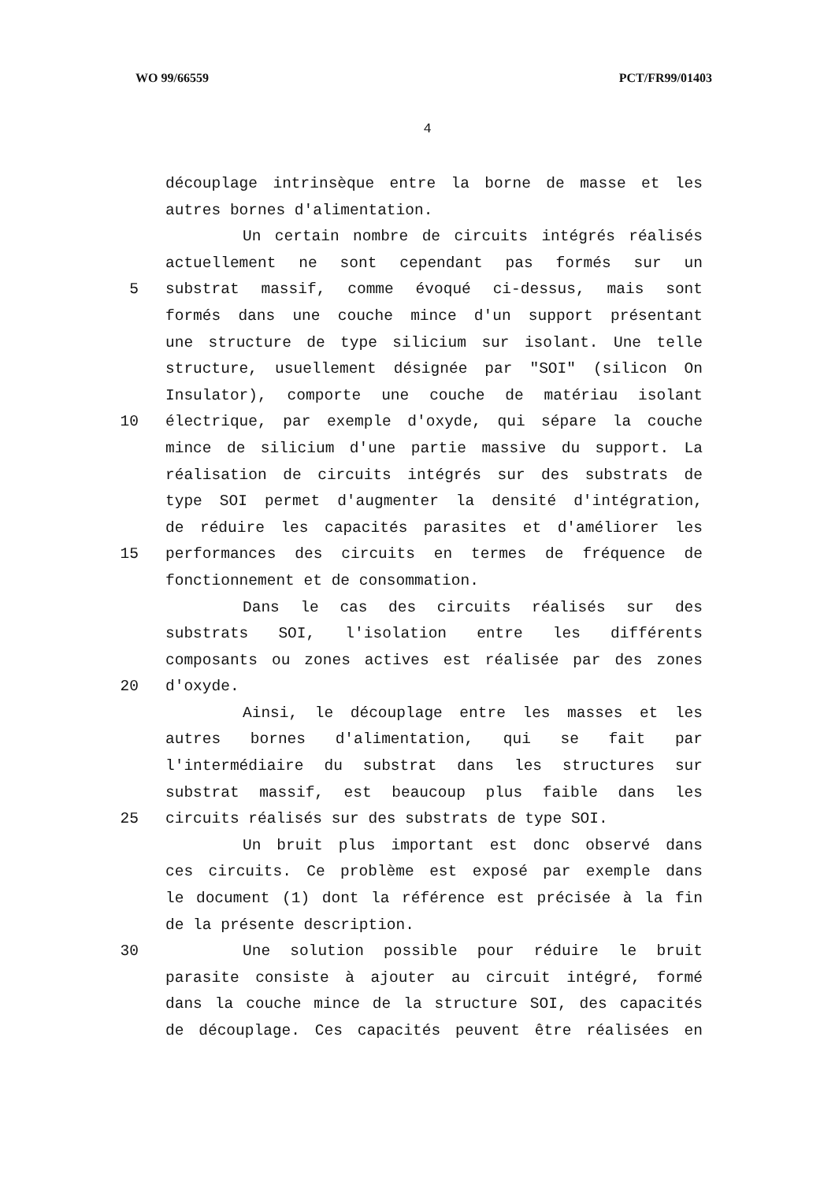WO 99/66559 PCT/FR99/01403
4
découplage intrinsèque entre la borne de masse et les
autres bornes d'alimentation.
Un certain nombre de circuits intégrés réalisés
actuellement ne sont cependant pas formés sur un
5 substrat massif, comme évoqué ci-dessus, mais sont
formés dans une couche mince d'un support présentant
une structure de type silicium sur isolant. Une telle
structure, usuellement désignée par "SOI" (silicon On
Insulator), comporte une couche de matériau isolant
10 électrique, par exemple d'oxyde, qui sépare la couche
mince de silicium d'une partie massive du support. La
réalisation de circuits intégrés sur des substrats de
type SOI permet d'augmenter la densité d'intégration,
de réduire les capacités parasites et d'améliorer les
15 performances des circuits en termes de fréquence de
fonctionnement et de consommation.
Dans le cas des circuits réalisés sur des
substrats SOI, l'isolation entre les différents
composants ou zones actives est réalisée par des zones
20 d'oxyde.
Ainsi, le découplage entre les masses et les
autres bornes d'alimentation, qui se fait par
l'intermédiaire du substrat dans les structures sur
substrat massif, est beaucoup plus faible dans les
25 circuits réalisés sur des substrats de type SOI.
Un bruit plus important est donc observé dans
ces circuits. Ce problème est exposé par exemple dans
le document (1) dont la référence est précisée à la fin
de la présente description.
30 Une solution possible pour réduire le bruit
parasite consiste à ajouter au circuit intégré, formé
dans la couche mince de la structure SOI, des capacités
de découplage. Ces capacités peuvent être réalisées en